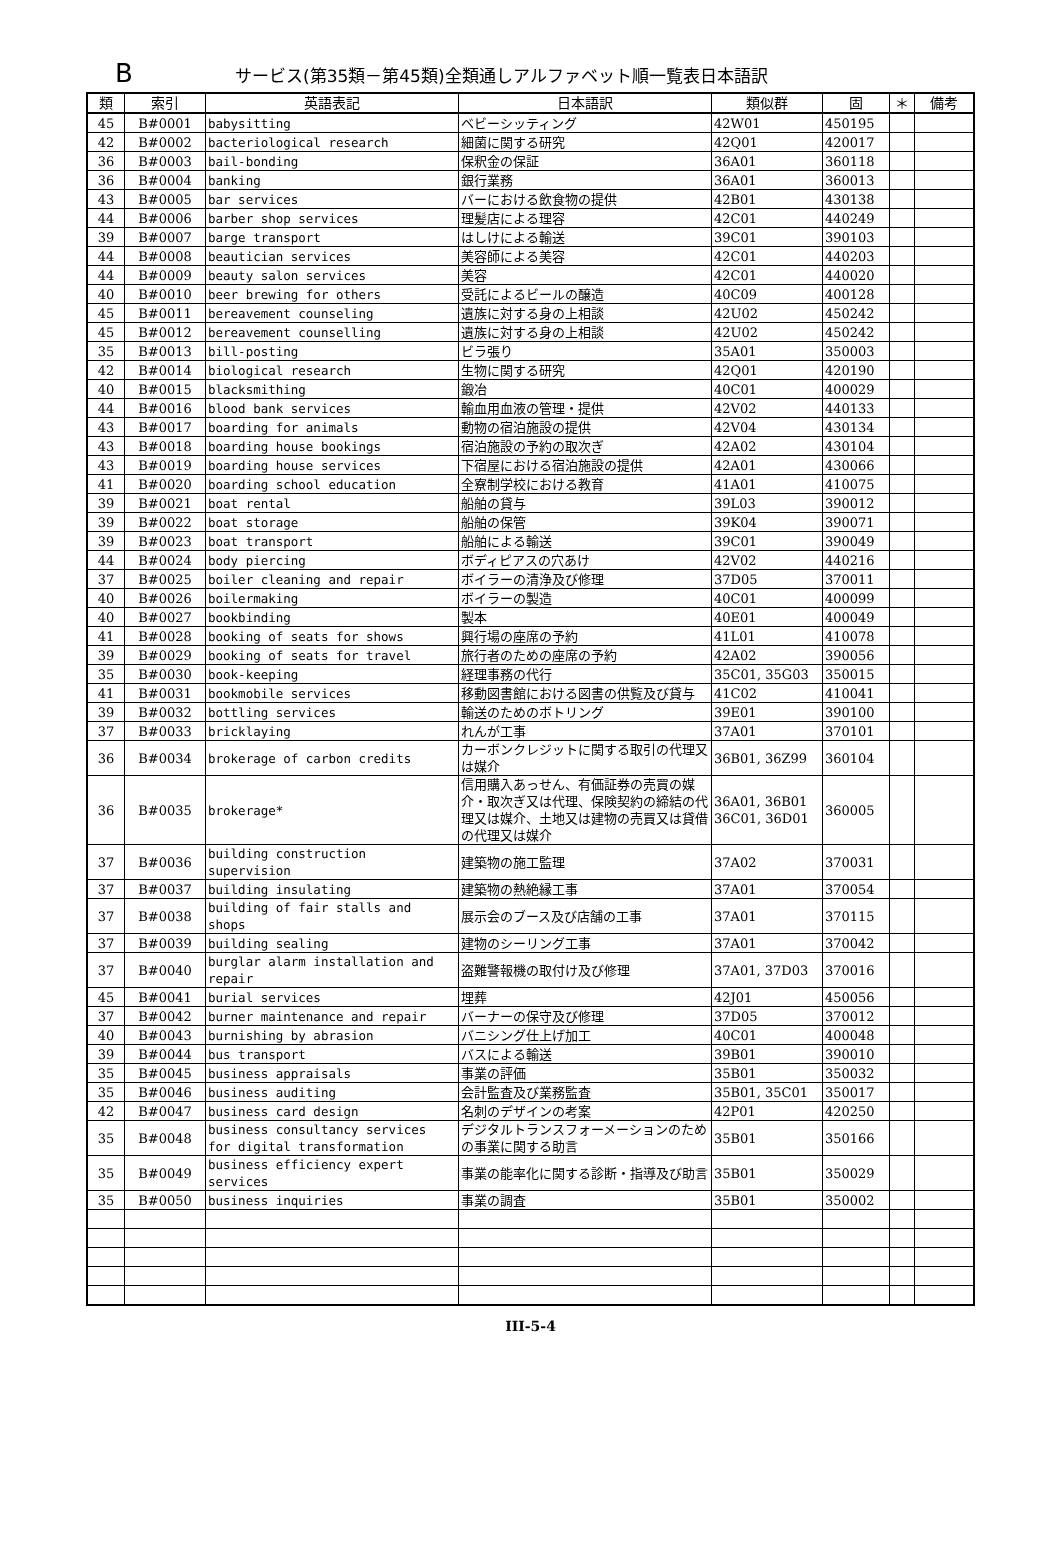Bサービス(第35類－第45類)全類通しアルファベット順一覧表日本語訳
| 類 | 索引 | 英語表記 | 日本語訳 | 類似群 | 固 | ＊ | 備考 |
| --- | --- | --- | --- | --- | --- | --- | --- |
| 45 | B#0001 | babysitting | ベビーシッティング | 42W01 | 450195 | | |
| 42 | B#0002 | bacteriological research | 細菌に関する研究 | 42Q01 | 420017 | | |
| 36 | B#0003 | bail-bonding | 保釈金の保証 | 36A01 | 360118 | | |
| 36 | B#0004 | banking | 銀行業務 | 36A01 | 360013 | | |
| 43 | B#0005 | bar services | バーにおける飲食物の提供 | 42B01 | 430138 | | |
| 44 | B#0006 | barber shop services | 理髪店による理容 | 42C01 | 440249 | | |
| 39 | B#0007 | barge transport | はしけによる輸送 | 39C01 | 390103 | | |
| 44 | B#0008 | beautician services | 美容師による美容 | 42C01 | 440203 | | |
| 44 | B#0009 | beauty salon services | 美容 | 42C01 | 440020 | | |
| 40 | B#0010 | beer brewing for others | 受託によるビールの醸造 | 40C09 | 400128 | | |
| 45 | B#0011 | bereavement counseling | 遺族に対する身の上相談 | 42U02 | 450242 | | |
| 45 | B#0012 | bereavement counselling | 遺族に対する身の上相談 | 42U02 | 450242 | | |
| 35 | B#0013 | bill-posting | ビラ張り | 35A01 | 350003 | | |
| 42 | B#0014 | biological research | 生物に関する研究 | 42Q01 | 420190 | | |
| 40 | B#0015 | blacksmithing | 鍛冶 | 40C01 | 400029 | | |
| 44 | B#0016 | blood bank services | 輸血用血液の管理・提供 | 42V02 | 440133 | | |
| 43 | B#0017 | boarding for animals | 動物の宿泊施設の提供 | 42V04 | 430134 | | |
| 43 | B#0018 | boarding house bookings | 宿泊施設の予約の取次ぎ | 42A02 | 430104 | | |
| 43 | B#0019 | boarding house services | 下宿屋における宿泊施設の提供 | 42A01 | 430066 | | |
| 41 | B#0020 | boarding school education | 全寮制学校における教育 | 41A01 | 410075 | | |
| 39 | B#0021 | boat rental | 船舶の貸与 | 39L03 | 390012 | | |
| 39 | B#0022 | boat storage | 船舶の保管 | 39K04 | 390071 | | |
| 39 | B#0023 | boat transport | 船舶による輸送 | 39C01 | 390049 | | |
| 44 | B#0024 | body piercing | ボディピアスの穴あけ | 42V02 | 440216 | | |
| 37 | B#0025 | boiler cleaning and repair | ボイラーの清浄及び修理 | 37D05 | 370011 | | |
| 40 | B#0026 | boilermaking | ボイラーの製造 | 40C01 | 400099 | | |
| 40 | B#0027 | bookbinding | 製本 | 40E01 | 400049 | | |
| 41 | B#0028 | booking of seats for shows | 興行場の座席の予約 | 41L01 | 410078 | | |
| 39 | B#0029 | booking of seats for travel | 旅行者のための座席の予約 | 42A02 | 390056 | | |
| 35 | B#0030 | book-keeping | 経理事務の代行 | 35C01, 35G03 | 350015 | | |
| 41 | B#0031 | bookmobile services | 移動図書館における図書の供覧及び貸与 | 41C02 | 410041 | | |
| 39 | B#0032 | bottling services | 輸送のためのボトリング | 39E01 | 390100 | | |
| 37 | B#0033 | bricklaying | れんが工事 | 37A01 | 370101 | | |
| 36 | B#0034 | brokerage of carbon credits | カーボンクレジットに関する取引の代理又は媒介 | 36B01, 36Z99 | 360104 | | |
| 36 | B#0035 | brokerage* | 信用購入あっせん、有価証券の売買の媒介・取次ぎ又は代理、保険契約の締結の代理又は媒介、土地又は建物の売買又は貸借の代理又は媒介 | 36A01, 36B01 36C01, 36D01 | 360005 | | |
| 37 | B#0036 | building construction supervision | 建築物の施工監理 | 37A02 | 370031 | | |
| 37 | B#0037 | building insulating | 建築物の熱絶縁工事 | 37A01 | 370054 | | |
| 37 | B#0038 | building of fair stalls and shops | 展示会のブース及び店舗の工事 | 37A01 | 370115 | | |
| 37 | B#0039 | building sealing | 建物のシーリング工事 | 37A01 | 370042 | | |
| 37 | B#0040 | burglar alarm installation and repair | 盗難警報機の取付け及び修理 | 37A01, 37D03 | 370016 | | |
| 45 | B#0041 | burial services | 埋葬 | 42J01 | 450056 | | |
| 37 | B#0042 | burner maintenance and repair | バーナーの保守及び修理 | 37D05 | 370012 | | |
| 40 | B#0043 | burnishing by abrasion | バニシング仕上げ加工 | 40C01 | 400048 | | |
| 39 | B#0044 | bus transport | バスによる輸送 | 39B01 | 390010 | | |
| 35 | B#0045 | business appraisals | 事業の評価 | 35B01 | 350032 | | |
| 35 | B#0046 | business auditing | 会計監査及び業務監査 | 35B01, 35C01 | 350017 | | |
| 42 | B#0047 | business card design | 名刺のデザインの考案 | 42P01 | 420250 | | |
| 35 | B#0048 | business consultancy services for digital transformation | デジタルトランスフォーメーションのための事業に関する助言 | 35B01 | 350166 | | |
| 35 | B#0049 | business efficiency expert services | 事業の能率化に関する診断・指導及び助言 | 35B01 | 350029 | | |
| 35 | B#0050 | business inquiries | 事業の調査 | 35B01 | 350002 | | |
III-5-4